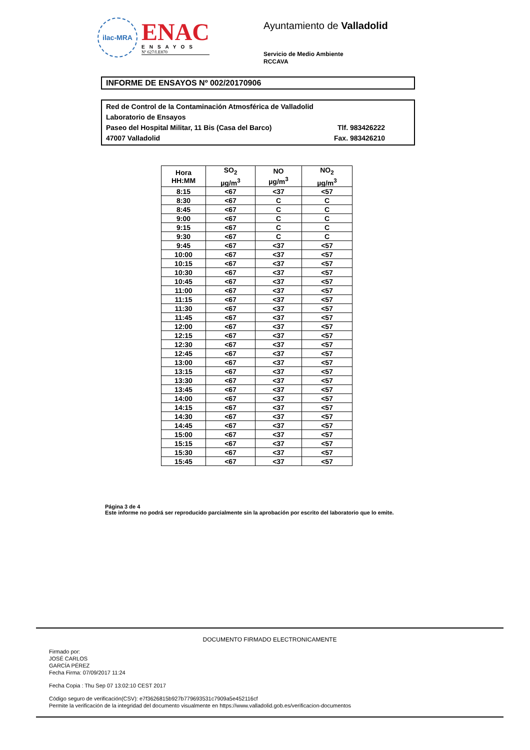ilac-MRA
ENAC
ENSAYOS
Nº 627/LE870
Ayuntamiento de Valladolid
Servicio de Medio Ambiente
RCCAVA
INFORME DE ENSAYOS Nº 002/20170906
Red de Control de la Contaminación Atmosférica de Valladolid
Laboratorio de Ensayos
Paseo del Hospital Militar, 11 Bis (Casa del Barco) Tlf. 983426222
47007 Valladolid Fax. 983426210
| Hora HH:MM | SO<sub>2</sub> µg/m<sup>3</sup> | NO µg/m<sup>3</sup> | NO<sub>2</sub> µg/m<sup>3</sup> |
| --- | --- | --- | --- |
| 8:15 | <67 | <37 | <57 |
| 8:30 | <67 | C | C |
| 8:45 | <67 | C | C |
| 9:00 | <67 | C | C |
| 9:15 | <67 | C | C |
| 9:30 | <67 | C | C |
| 9:45 | <67 | <37 | <57 |
| 10:00 | <67 | <37 | <57 |
| 10:15 | <67 | <37 | <57 |
| 10:30 | <67 | <37 | <57 |
| 10:45 | <67 | <37 | <57 |
| 11:00 | <67 | <37 | <57 |
| 11:15 | <67 | <37 | <57 |
| 11:30 | <67 | <37 | <57 |
| 11:45 | <67 | <37 | <57 |
| 12:00 | <67 | <37 | <57 |
| 12:15 | <67 | <37 | <57 |
| 12:30 | <67 | <37 | <57 |
| 12:45 | <67 | <37 | <57 |
| 13:00 | <67 | <37 | <57 |
| 13:15 | <67 | <37 | <57 |
| 13:30 | <67 | <37 | <57 |
| 13:45 | <67 | <37 | <57 |
| 14:00 | <67 | <37 | <57 |
| 14:15 | <67 | <37 | <57 |
| 14:30 | <67 | <37 | <57 |
| 14:45 | <67 | <37 | <57 |
| 15:00 | <67 | <37 | <57 |
| 15:15 | <67 | <37 | <57 |
| 15:30 | <67 | <37 | <57 |
| 15:45 | <67 | <37 | <57 |
Página 3 de 4
Este informe no podrá ser reproducido parcialmente sin la aprobación por escrito del laboratorio que lo emite.
DOCUMENTO FIRMADO ELECTRONICAMENTE
Firmado por:
JOSÉ CARLOS
GARCÍA PÉREZ
Fecha Firma: 07/09/2017 11:24
Fecha Copia : Thu Sep 07 13:02:10 CEST 2017
Código seguro de verificación(CSV): e7f3626815b927b779693531c7909a5e452116cf
Permite la verificación de la integridad del documento visualmente en https://www.valladolid.gob.es/verificacion-documentos